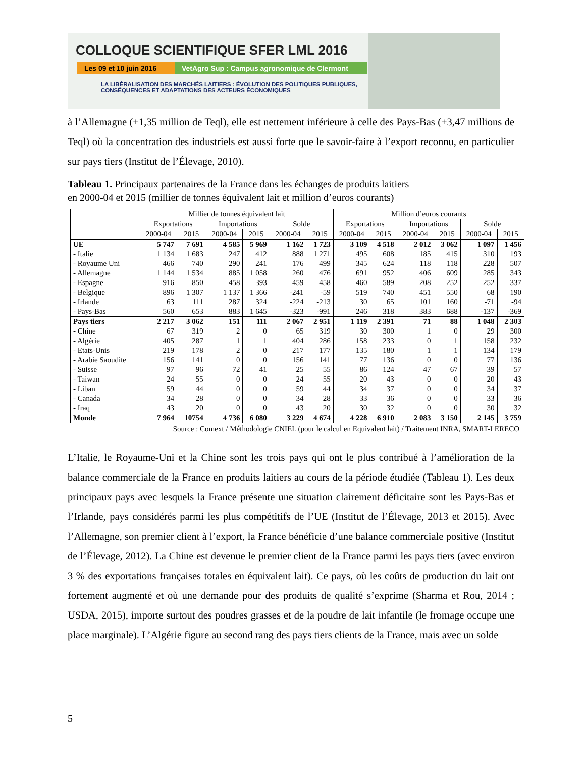COLLOQUE SCIENTIFIQUE SFER LML 2016
Les 09 et 10 juin 2016 VetAgro Sup : Campus agronomique de Clermont
LA LIBÉRALISATION DES MARCHÉS LAITIERS : ÉVOLUTION DES POLITIQUES PUBLIQUES, CONSÉQUENCES ET ADAPTATIONS DES ACTEURS ÉCONOMIQUES
à l’Allemagne (+1,35 million de Teql), elle est nettement inférieure à celle des Pays-Bas (+3,47 millions de Teql) où la concentration des industriels est aussi forte que le savoir-faire à l’export reconnu, en particulier sur pays tiers (Institut de l’Élevage, 2010).
Tableau 1. Principaux partenaires de la France dans les échanges de produits laitiers
en 2000-04 et 2015 (millier de tonnes équivalent lait et million d’euros courants)
| | Millier de tonnes équivalent lait | | | | | | Million d’euros courants | | | | | |
| --- | --- | --- | --- | --- | --- | --- | --- | --- | --- | --- | --- | --- |
| | Exportations | | Importations | | Solde | | Exportations | | Importations | | Solde | |
| | 2000-04 | 2015 | 2000-04 | 2015 | 2000-04 | 2015 | 2000-04 | 2015 | 2000-04 | 2015 | 2000-04 | 2015 |
| UE | 5 747 | 7 691 | 4 585 | 5 969 | 1 162 | 1 723 | 3 109 | 4 518 | 2 012 | 3 062 | 1 097 | 1 456 |
| - Italie | 1 134 | 1 683 | 247 | 412 | 888 | 1 271 | 495 | 608 | 185 | 415 | 310 | 193 |
| - Royaume Uni | 466 | 740 | 290 | 241 | 176 | 499 | 345 | 624 | 118 | 118 | 228 | 507 |
| - Allemagne | 1 144 | 1 534 | 885 | 1 058 | 260 | 476 | 691 | 952 | 406 | 609 | 285 | 343 |
| - Espagne | 916 | 850 | 458 | 393 | 459 | 458 | 460 | 589 | 208 | 252 | 252 | 337 |
| - Belgique | 896 | 1 307 | 1 137 | 1 366 | -241 | -59 | 519 | 740 | 451 | 550 | 68 | 190 |
| - Irlande | 63 | 111 | 287 | 324 | -224 | -213 | 30 | 65 | 101 | 160 | -71 | -94 |
| - Pays-Bas | 560 | 653 | 883 | 1 645 | -323 | -991 | 246 | 318 | 383 | 688 | -137 | -369 |
| Pays tiers | 2 217 | 3 062 | 151 | 111 | 2 067 | 2 951 | 1 119 | 2 391 | 71 | 88 | 1 048 | 2 303 |
| - Chine | 67 | 319 | 2 | 0 | 65 | 319 | 30 | 300 | 1 | 0 | 29 | 300 |
| - Algérie | 405 | 287 | 1 | 1 | 404 | 286 | 158 | 233 | 0 | 1 | 158 | 232 |
| - Etats-Unis | 219 | 178 | 2 | 0 | 217 | 177 | 135 | 180 | 1 | 1 | 134 | 179 |
| - Arabie Saoudite | 156 | 141 | 0 | 0 | 156 | 141 | 77 | 136 | 0 | 0 | 77 | 136 |
| - Suisse | 97 | 96 | 72 | 41 | 25 | 55 | 86 | 124 | 47 | 67 | 39 | 57 |
| - Taiwan | 24 | 55 | 0 | 0 | 24 | 55 | 20 | 43 | 0 | 0 | 20 | 43 |
| - Liban | 59 | 44 | 0 | 0 | 59 | 44 | 34 | 37 | 0 | 0 | 34 | 37 |
| - Canada | 34 | 28 | 0 | 0 | 34 | 28 | 33 | 36 | 0 | 0 | 33 | 36 |
| - Iraq | 43 | 20 | 0 | 0 | 43 | 20 | 30 | 32 | 0 | 0 | 30 | 32 |
| Monde | 7 964 | 10754 | 4 736 | 6 080 | 3 229 | 4 674 | 4 228 | 6 910 | 2 083 | 3 150 | 2 145 | 3 759 |
Source : Comext / Méthodologie CNIEL (pour le calcul en Equivalent lait) / Traitement INRA, SMART-LERECO
L’Italie, le Royaume-Uni et la Chine sont les trois pays qui ont le plus contribué à l’amélioration de la balance commerciale de la France en produits laitiers au cours de la période étudiée (Tableau 1). Les deux principaux pays avec lesquels la France présente une situation clairement déficitaire sont les Pays-Bas et l’Irlande, pays considérés parmi les plus compétitifs de l’UE (Institut de l’Élevage, 2013 et 2015). Avec l’Allemagne, son premier client à l’export, la France bénéficie d’une balance commerciale positive (Institut de l’Élevage, 2012). La Chine est devenue le premier client de la France parmi les pays tiers (avec environ 3 % des exportations françaises totales en équivalent lait). Ce pays, où les coûts de production du lait ont fortement augmenté et où une demande pour des produits de qualité s’exprime (Sharma et Rou, 2014 ; USDA, 2015), importe surtout des poudres grasses et de la poudre de lait infantile (le fromage occupe une place marginale). L’Algérie figure au second rang des pays tiers clients de la France, mais avec un solde
5